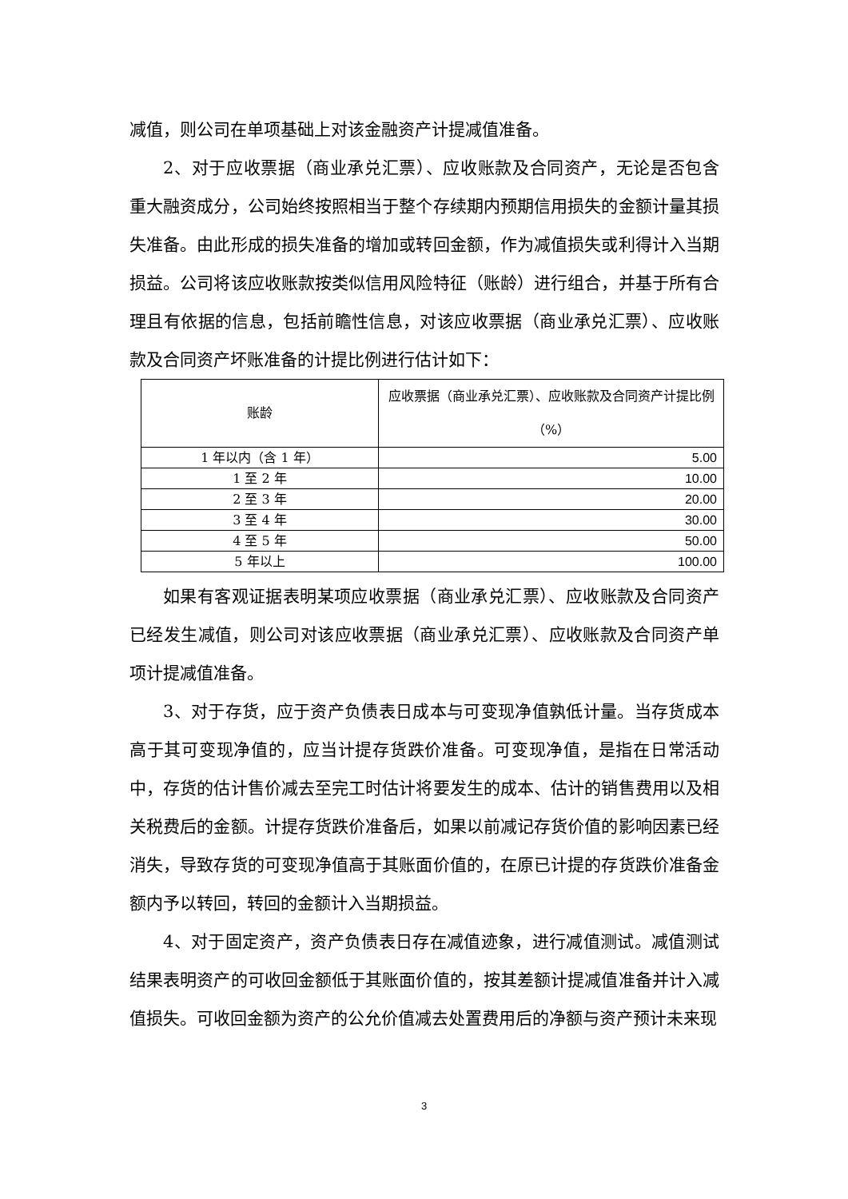减值，则公司在单项基础上对该金融资产计提减值准备。
2、对于应收票据（商业承兑汇票）、应收账款及合同资产，无论是否包含重大融资成分，公司始终按照相当于整个存续期内预期信用损失的金额计量其损失准备。由此形成的损失准备的增加或转回金额，作为减值损失或利得计入当期损益。公司将该应收账款按类似信用风险特征（账龄）进行组合，并基于所有合理且有依据的信息，包括前瞻性信息，对该应收票据（商业承兑汇票）、应收账款及合同资产坏账准备的计提比例进行估计如下：
| 账龄 | 应收票据（商业承兑汇票）、应收账款及合同资产计提比例（%） |
| --- | --- |
| 1 年以内（含 1 年） | 5.00 |
| 1 至 2 年 | 10.00 |
| 2 至 3 年 | 20.00 |
| 3 至 4 年 | 30.00 |
| 4 至 5 年 | 50.00 |
| 5 年以上 | 100.00 |
如果有客观证据表明某项应收票据（商业承兑汇票）、应收账款及合同资产已经发生减值，则公司对该应收票据（商业承兑汇票）、应收账款及合同资产单项计提减值准备。
3、对于存货，应于资产负债表日成本与可变现净值孰低计量。当存货成本高于其可变现净值的，应当计提存货跌价准备。可变现净值，是指在日常活动中，存货的估计售价减去至完工时估计将要发生的成本、估计的销售费用以及相关税费后的金额。计提存货跌价准备后，如果以前减记存货价值的影响因素已经消失，导致存货的可变现净值高于其账面价值的，在原已计提的存货跌价准备金额内予以转回，转回的金额计入当期损益。
4、对于固定资产，资产负债表日存在减值迹象，进行减值测试。减值测试结果表明资产的可收回金额低于其账面价值的，按其差额计提减值准备并计入减值损失。可收回金额为资产的公允价值减去处置费用后的净额与资产预计未来现
3